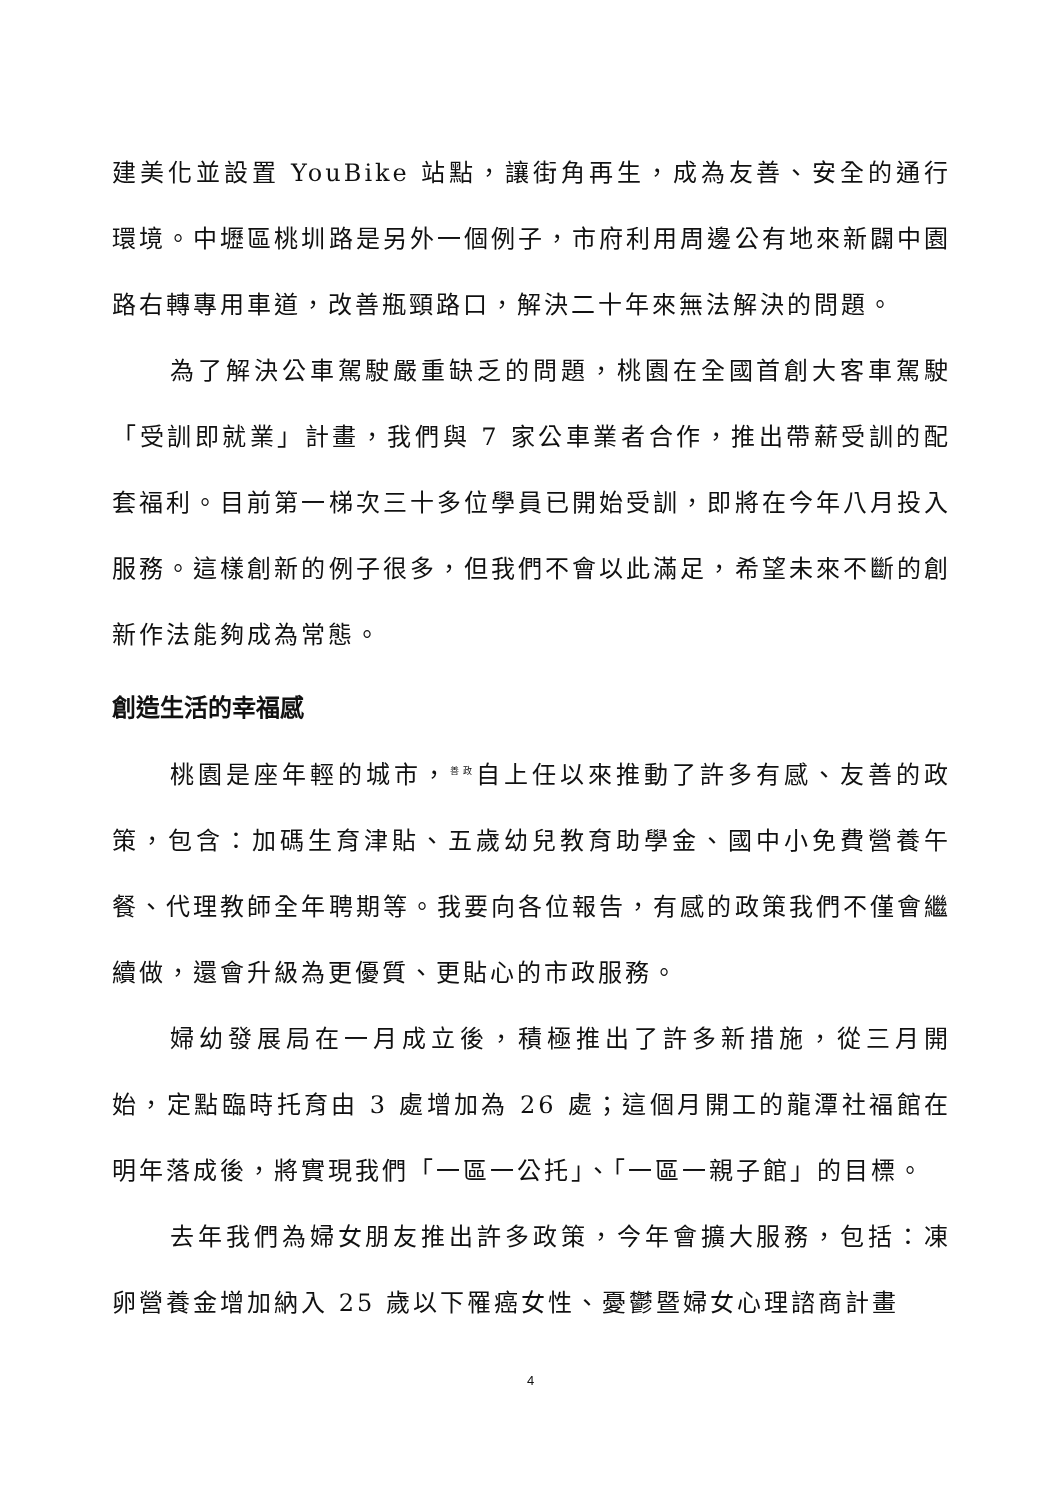建美化並設置 YouBike 站點，讓街角再生，成為友善、安全的通行環境。中壢區桃圳路是另外一個例子，市府利用周邊公有地來新闢中園路右轉專用車道，改善瓶頸路口，解決二十年來無法解決的問題。
為了解決公車駕駛嚴重缺乏的問題，桃園在全國首創大客車駕駛「受訓即就業」計畫，我們與 7 家公車業者合作，推出帶薪受訓的配套福利。目前第一梯次三十多位學員已開始受訓，即將在今年八月投入服務。這樣創新的例子很多，但我們不會以此滿足，希望未來不斷的創新作法能夠成為常態。
創造生活的幸福感
桃園是座年輕的城市，<sup>善政</sup>自上任以來推動了許多有感、友善的政策，包含：加碼生育津貼、五歲幼兒教育助學金、國中小免費營養午餐、代理教師全年聘期等。我要向各位報告，有感的政策我們不僅會繼續做，還會升級為更優質、更貼心的市政服務。
婦幼發展局在一月成立後，積極推出了許多新措施，從三月開始，定點臨時托育由 3 處增加為 26 處；這個月開工的龍潭社福館在明年落成後，將實現我們「一區一公托」、「一區一親子館」的目標。
去年我們為婦女朋友推出許多政策，今年會擴大服務，包括：凍卵營養金增加納入 25 歲以下罹癌女性、憂鬱暨婦女心理諮商計畫
4